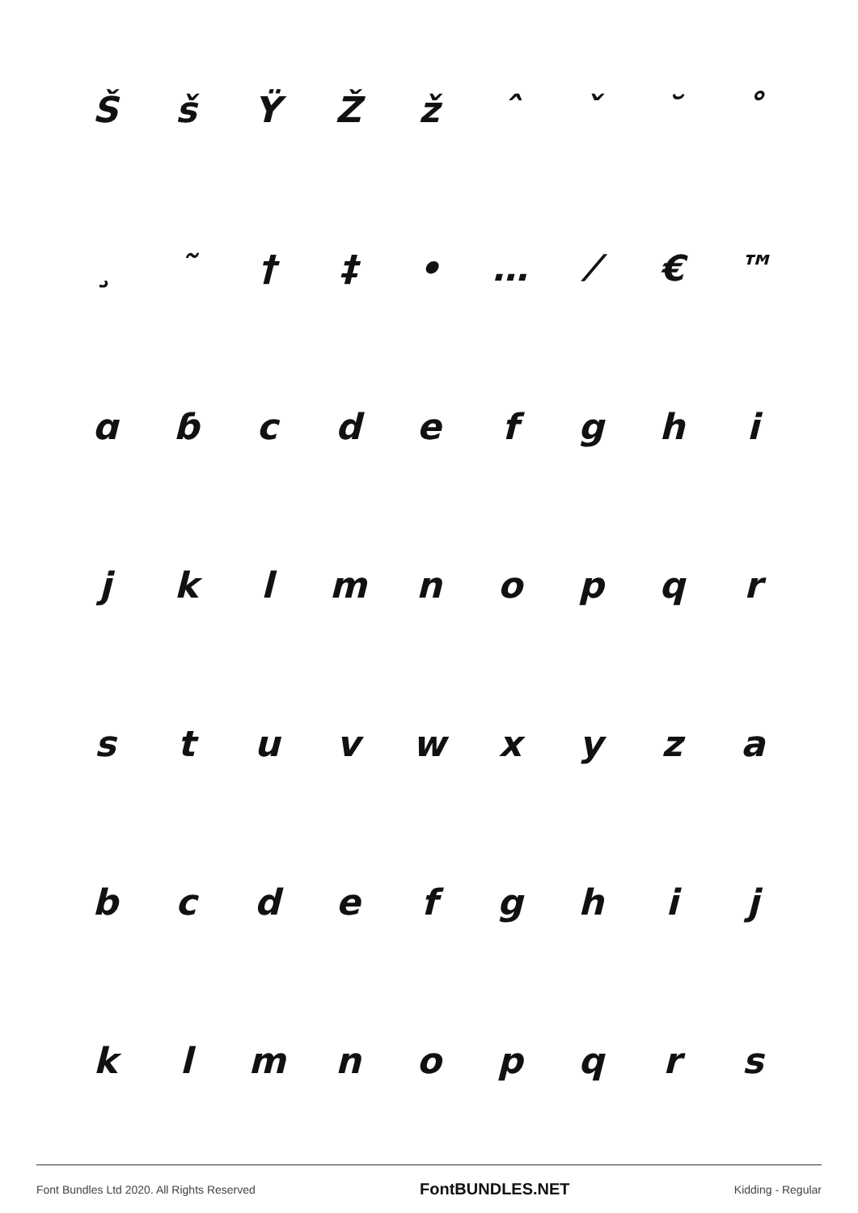ŠšŸŽžˆˇ ˘ ˚
¸ ˜ † ‡ • … ⁄ € ™
ɑɓcdefghi
jklmnopqr
stuvwxyza
bcdefghij
klmnopqrs
Font Bundles Ltd 2020. All Rights Reserved FontBUNDLES.NET Kidding - Regular